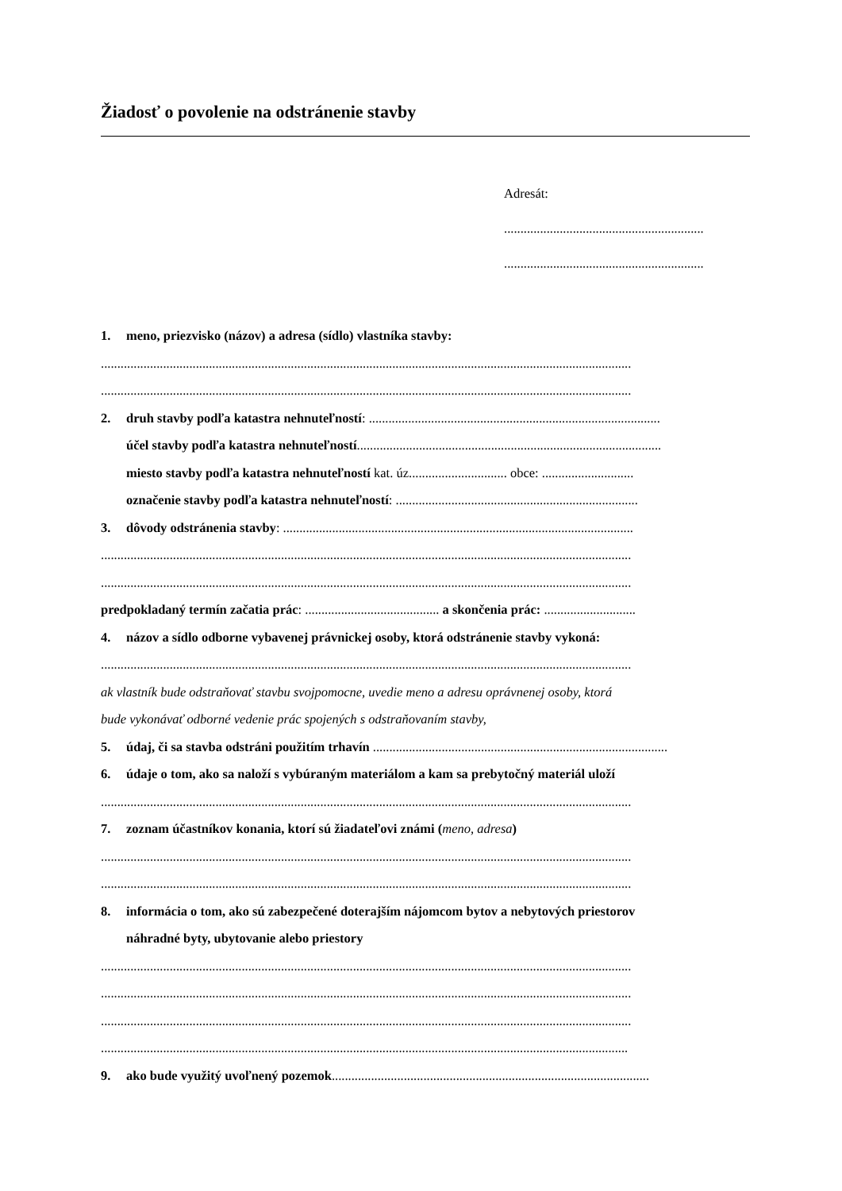Žiadosť o povolenie na odstránenie stavby
Adresát:
.............................................................
.............................................................
1. meno, priezvisko (názov) a adresa (sídlo) vlastníka stavby:
..................................................................................................................................................................
..................................................................................................................................................................
2. druh stavby podľa katastra nehnuteľností: .........................................................................................
účel stavby podľa katastra nehnuteľností.............................................................................................
miesto stavby podľa katastra nehnuteľností kat. úz.............................. obce: ............................
označenie stavby podľa katastra nehnuteľností: ..........................................................................
3. dôvody odstránenia stavby: ...........................................................................................................
..................................................................................................................................................................
..................................................................................................................................................................
predpokladaný termín začatia prác: ......................................... a skončenia prác: ............................
4. názov a sídlo odborne vybavenej právnickej osoby, ktorá odstránenie stavby vykoná:
..................................................................................................................................................................
ak vlastník bude odstraňovať stavbu svojpomocne, uvedie meno a adresu oprávnenej osoby, ktorá
bude vykonávať odborné vedenie prác spojených s odstraňovaním stavby,
5. údaj, či sa stavba odstráni použitím trhavín ..........................................................................................
6. údaje o tom, ako sa naloží s vybúraným materiálom a kam sa prebytočný materiál uloží
..................................................................................................................................................................
7. zoznam účastníkov konania, ktorí sú žiadateľovi známi (meno, adresa)
..................................................................................................................................................................
..................................................................................................................................................................
8. informácia o tom, ako sú zabezpečené doterajším nájomcom bytov a nebytových priestorov
náhradné byty, ubytovanie alebo priestory
..................................................................................................................................................................
..................................................................................................................................................................
..................................................................................................................................................................
.................................................................................................................................................................
9. ako bude využitý uvoľnený pozemok.................................................................................................